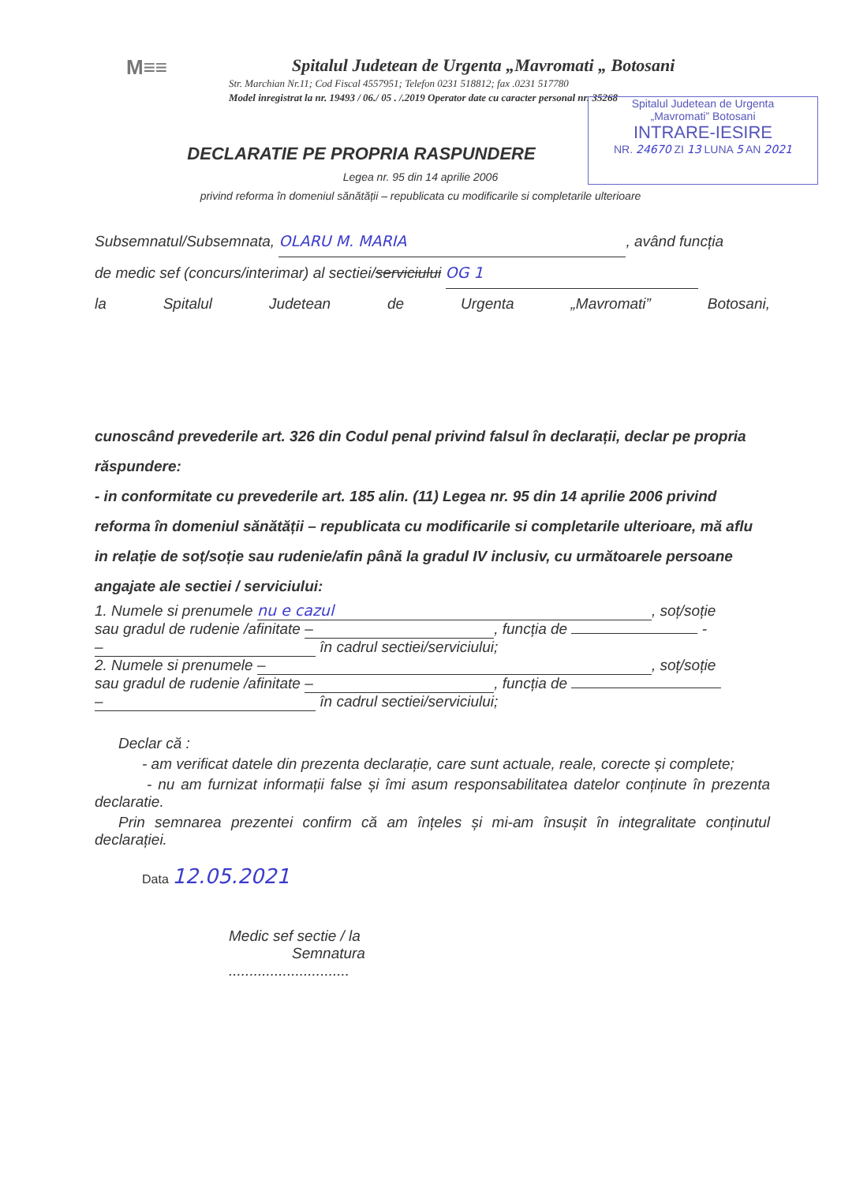M≡≡
Spitalul Judetean de Urgenta „Mavromati „ Botosani
Str. Marchian Nr.11; Cod Fiscal 4557951; Telefon 0231 518812; fax .0231 517780
Model inregistrat la nr. 19493 / 06./ 05 . /.2019 Operator date cu caracter personal nr. 35268
Spitalul Judetean de Urgenta
„Mavromati” Botosani
INTRARE-IESIRE
NR. 24670 ZI 13 LUNA 5 AN 2021
DECLARATIE PE PROPRIA RASPUNDERE
Legea nr. 95 din 14 aprilie 2006
privind reforma în domeniul sănătății – republicata cu modificarile si completarile ulterioare
Subsemnatul/Subsemnata, OLARU M. MARIA, având funcția
de medic sef (concurs/interimar) al sectiei/serviciului OG 1
la Spitalul Judetean de Urgenta „Mavromati” Botosani,
cunoscând prevederile art. 326 din Codul penal privind falsul în declarații, declar pe propria răspundere:
- in conformitate cu prevederile art. 185 alin. (11) Legea nr. 95 din 14 aprilie 2006 privind reforma în domeniul sănătății – republicata cu modificarile si completarile ulterioare, mă aflu in relație de soț/soție sau rudenie/afin până la gradul IV inclusiv, cu următoarele persoane angajate ale sectiei / serviciului:
1. Numele si prenumele nu e cazul, soț/soție
sau gradul de rudenie /afinitate –, funcția de -
– în cadrul sectiei/serviciului;
2. Numele si prenumele –, soț/soție
sau gradul de rudenie /afinitate –, funcția de
– în cadrul sectiei/serviciului;
Declar că :
- am verificat datele din prezenta declarație, care sunt actuale, reale, corecte și complete;
- nu am furnizat informații false și îmi asum responsabilitatea datelor conținute în prezenta declaratie.
Prin semnarea prezentei confirm că am înțeles și mi-am însușit în integralitate conținutul declarației.
Data 12.05.2021
Medic sef sectie / la
Semnatura
.............................